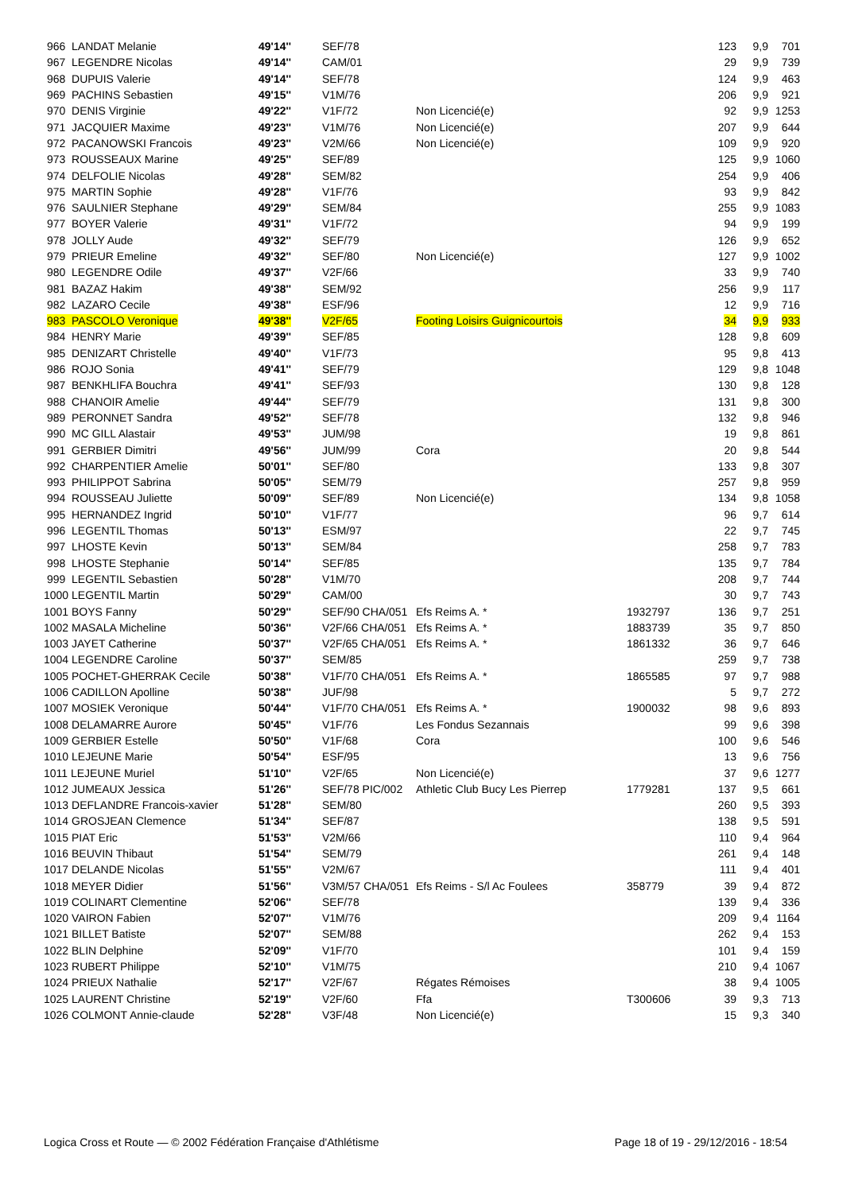| 966 LANDAT Melanie | 49'14'' | SEF/78 | | | 123 | 9,9 | 701 |
| 967 LEGENDRE Nicolas | 49'14'' | CAM/01 | | | 29 | 9,9 | 739 |
| 968 DUPUIS Valerie | 49'14'' | SEF/78 | | | 124 | 9,9 | 463 |
| 969 PACHINS Sebastien | 49'15'' | V1M/76 | | | 206 | 9,9 | 921 |
| 970 DENIS Virginie | 49'22'' | V1F/72 | Non Licencié(e) | | 92 | 9,9 | 1253 |
| 971 JACQUIER Maxime | 49'23'' | V1M/76 | Non Licencié(e) | | 207 | 9,9 | 644 |
| 972 PACANOWSKI Francois | 49'23'' | V2M/66 | Non Licencié(e) | | 109 | 9,9 | 920 |
| 973 ROUSSEAUX Marine | 49'25'' | SEF/89 | | | 125 | 9,9 | 1060 |
| 974 DELFOLIE Nicolas | 49'28'' | SEM/82 | | | 254 | 9,9 | 406 |
| 975 MARTIN Sophie | 49'28'' | V1F/76 | | | 93 | 9,9 | 842 |
| 976 SAULNIER Stephane | 49'29'' | SEM/84 | | | 255 | 9,9 | 1083 |
| 977 BOYER Valerie | 49'31'' | V1F/72 | | | 94 | 9,9 | 199 |
| 978 JOLLY Aude | 49'32'' | SEF/79 | | | 126 | 9,9 | 652 |
| 979 PRIEUR Emeline | 49'32'' | SEF/80 | Non Licencié(e) | | 127 | 9,9 | 1002 |
| 980 LEGENDRE Odile | 49'37'' | V2F/66 | | | 33 | 9,9 | 740 |
| 981 BAZAZ Hakim | 49'38'' | SEM/92 | | | 256 | 9,9 | 117 |
| 982 LAZARO Cecile | 49'38'' | ESF/96 | | | 12 | 9,9 | 716 |
| 983 PASCOLO Veronique | 49'38'' | V2F/65 | Footing Loisirs Guignicourtois | | 34 | 9,9 | 933 |
| 984 HENRY Marie | 49'39'' | SEF/85 | | | 128 | 9,8 | 609 |
| 985 DENIZART Christelle | 49'40'' | V1F/73 | | | 95 | 9,8 | 413 |
| 986 ROJO Sonia | 49'41'' | SEF/79 | | | 129 | 9,8 | 1048 |
| 987 BENKHLIFA Bouchra | 49'41'' | SEF/93 | | | 130 | 9,8 | 128 |
| 988 CHANOIR Amelie | 49'44'' | SEF/79 | | | 131 | 9,8 | 300 |
| 989 PERONNET Sandra | 49'52'' | SEF/78 | | | 132 | 9,8 | 946 |
| 990 MC GILL Alastair | 49'53'' | JUM/98 | | | 19 | 9,8 | 861 |
| 991 GERBIER Dimitri | 49'56'' | JUM/99 | Cora | | 20 | 9,8 | 544 |
| 992 CHARPENTIER Amelie | 50'01'' | SEF/80 | | | 133 | 9,8 | 307 |
| 993 PHILIPPOT Sabrina | 50'05'' | SEM/79 | | | 257 | 9,8 | 959 |
| 994 ROUSSEAU Juliette | 50'09'' | SEF/89 | Non Licencié(e) | | 134 | 9,8 | 1058 |
| 995 HERNANDEZ Ingrid | 50'10'' | V1F/77 | | | 96 | 9,7 | 614 |
| 996 LEGENTIL Thomas | 50'13'' | ESM/97 | | | 22 | 9,7 | 745 |
| 997 LHOSTE Kevin | 50'13'' | SEM/84 | | | 258 | 9,7 | 783 |
| 998 LHOSTE Stephanie | 50'14'' | SEF/85 | | | 135 | 9,7 | 784 |
| 999 LEGENTIL Sebastien | 50'28'' | V1M/70 | | | 208 | 9,7 | 744 |
| 1000 LEGENTIL Martin | 50'29'' | CAM/00 | | | 30 | 9,7 | 743 |
| 1001 BOYS Fanny | 50'29'' | SEF/90 CHA/051 | Efs Reims A. * | 1932797 | 136 | 9,7 | 251 |
| 1002 MASALA Micheline | 50'36'' | V2F/66 CHA/051 | Efs Reims A. * | 1883739 | 35 | 9,7 | 850 |
| 1003 JAYET Catherine | 50'37'' | V2F/65 CHA/051 | Efs Reims A. * | 1861332 | 36 | 9,7 | 646 |
| 1004 LEGENDRE Caroline | 50'37'' | SEM/85 | | | 259 | 9,7 | 738 |
| 1005 POCHET-GHERRAK Cecile | 50'38'' | V1F/70 CHA/051 | Efs Reims A. * | 1865585 | 97 | 9,7 | 988 |
| 1006 CADILLON Apolline | 50'38'' | JUF/98 | | | 5 | 9,7 | 272 |
| 1007 MOSIEK Veronique | 50'44'' | V1F/70 CHA/051 | Efs Reims A. * | 1900032 | 98 | 9,6 | 893 |
| 1008 DELAMARRE Aurore | 50'45'' | V1F/76 | Les Fondus Sezannais | | 99 | 9,6 | 398 |
| 1009 GERBIER Estelle | 50'50'' | V1F/68 | Cora | | 100 | 9,6 | 546 |
| 1010 LEJEUNE Marie | 50'54'' | ESF/95 | | | 13 | 9,6 | 756 |
| 1011 LEJEUNE Muriel | 51'10'' | V2F/65 | Non Licencié(e) | | 37 | 9,6 | 1277 |
| 1012 JUMEAUX Jessica | 51'26'' | SEF/78 PIC/002 | Athletic Club Bucy Les Pierrep | 1779281 | 137 | 9,5 | 661 |
| 1013 DEFLANDRE Francois-xavier | 51'28'' | SEM/80 | | | 260 | 9,5 | 393 |
| 1014 GROSJEAN Clemence | 51'34'' | SEF/87 | | | 138 | 9,5 | 591 |
| 1015 PIAT Eric | 51'53'' | V2M/66 | | | 110 | 9,4 | 964 |
| 1016 BEUVIN Thibaut | 51'54'' | SEM/79 | | | 261 | 9,4 | 148 |
| 1017 DELANDE Nicolas | 51'55'' | V2M/67 | | | 111 | 9,4 | 401 |
| 1018 MEYER Didier | 51'56'' | V3M/57 CHA/051 | Efs Reims - S/l Ac Foulees | 358779 | 39 | 9,4 | 872 |
| 1019 COLINART Clementine | 52'06'' | SEF/78 | | | 139 | 9,4 | 336 |
| 1020 VAIRON Fabien | 52'07'' | V1M/76 | | | 209 | 9,4 | 1164 |
| 1021 BILLET Batiste | 52'07'' | SEM/88 | | | 262 | 9,4 | 153 |
| 1022 BLIN Delphine | 52'09'' | V1F/70 | | | 101 | 9,4 | 159 |
| 1023 RUBERT Philippe | 52'10'' | V1M/75 | | | 210 | 9,4 | 1067 |
| 1024 PRIEUX Nathalie | 52'17'' | V2F/67 | Régates Rémoises | | 38 | 9,4 | 1005 |
| 1025 LAURENT Christine | 52'19'' | V2F/60 | Ffa | T300606 | 39 | 9,3 | 713 |
| 1026 COLMONT Annie-claude | 52'28'' | V3F/48 | Non Licencié(e) | | 15 | 9,3 | 340 |
Logica Cross et Route — © 2002 Fédération Française d'Athlétisme Page 18 of 19 - 29/12/2016 - 18:54